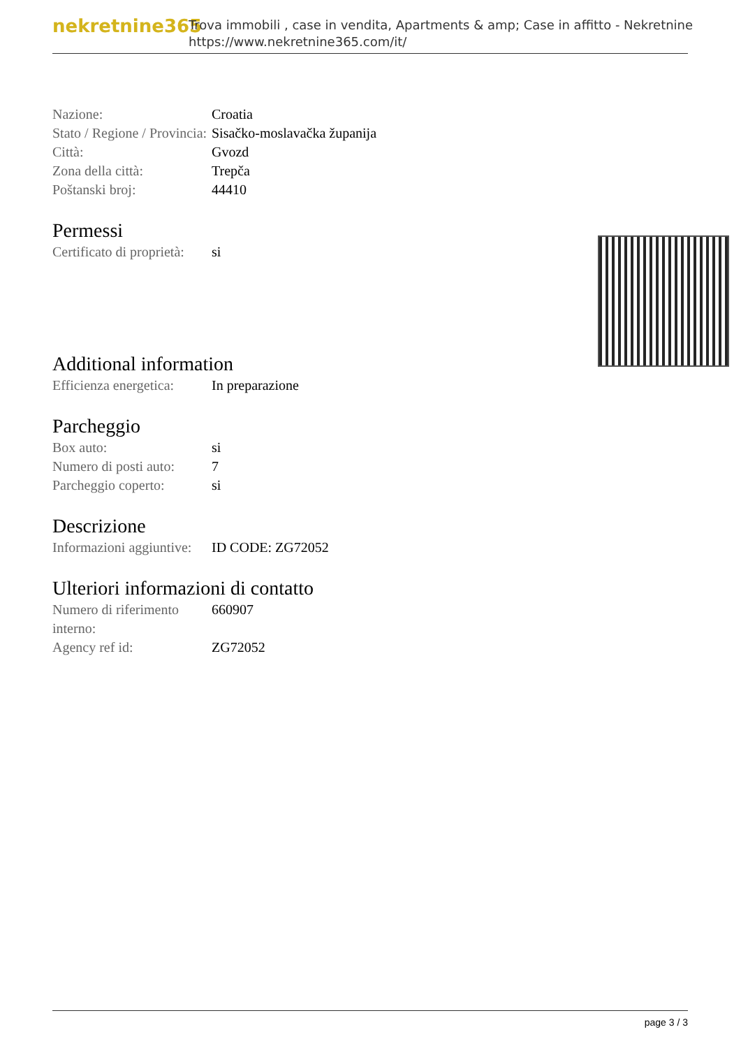nekretnine365
Trova immobili , case in vendita, Apartments & amp; Case in affitto - Nekretnine
https://www.nekretnine365.com/it/
| Nazione: | Croatia |
| Stato / Regione / Provincia: | Sisačko-moslavačka županija |
| Città: | Gvozd |
| Zona della città: | Trepča |
| Poštanski broj: | 44410 |
Permessi
| Certificato di proprietà: | si |
Additional information
| Efficienza energetica: | In preparazione |
Parcheggio
| Box auto: | si |
| Numero di posti auto: | 7 |
| Parcheggio coperto: | si |
Descrizione
| Informazioni aggiuntive: | ID CODE: ZG72052 |
Ulteriori informazioni di contatto
| Numero di riferimento interno: | 660907 |
| Agency ref id: | ZG72052 |
page 3 / 3